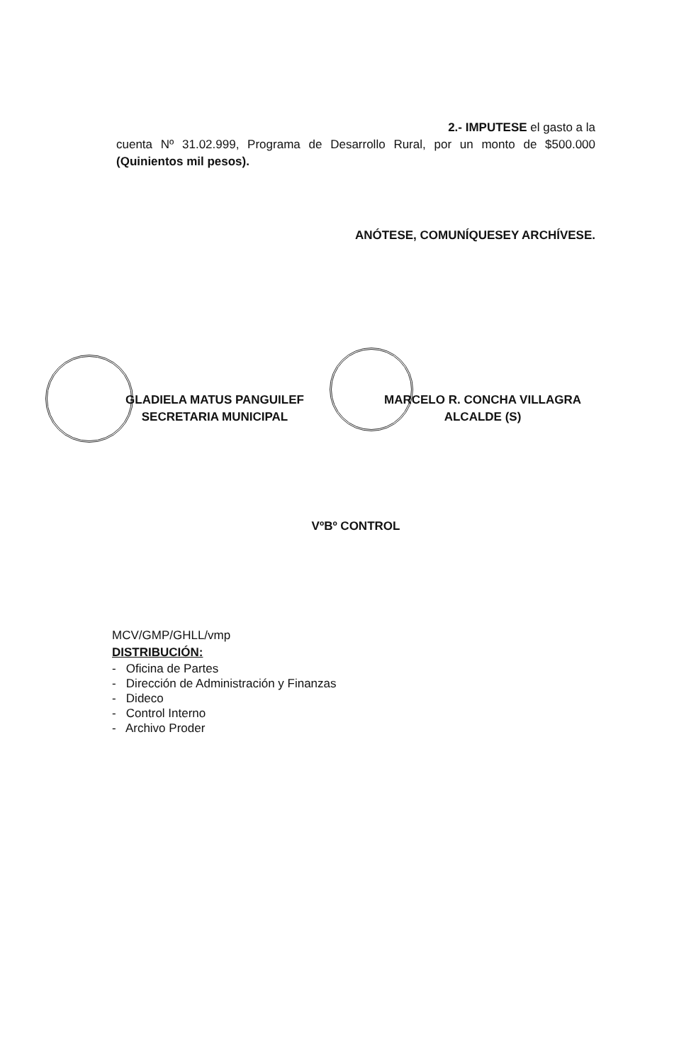2.- IMPUTESE el gasto a la
cuenta Nº 31.02.999, Programa de Desarrollo Rural, por un monto de $500.000 (Quinientos mil pesos).
ANÓTESE, COMUNÍQUESEY ARCHÍVESE.
GLADIELA MATUS PANGUILEF
SECRETARIA MUNICIPAL
MARCELO R. CONCHA VILLAGRA
ALCALDE (S)
VºBº CONTROL
MCV/GMP/GHLL/vmp
DISTRIBUCIÓN:
- Oficina de Partes
- Dirección de Administración y Finanzas
- Dideco
- Control Interno
- Archivo Proder